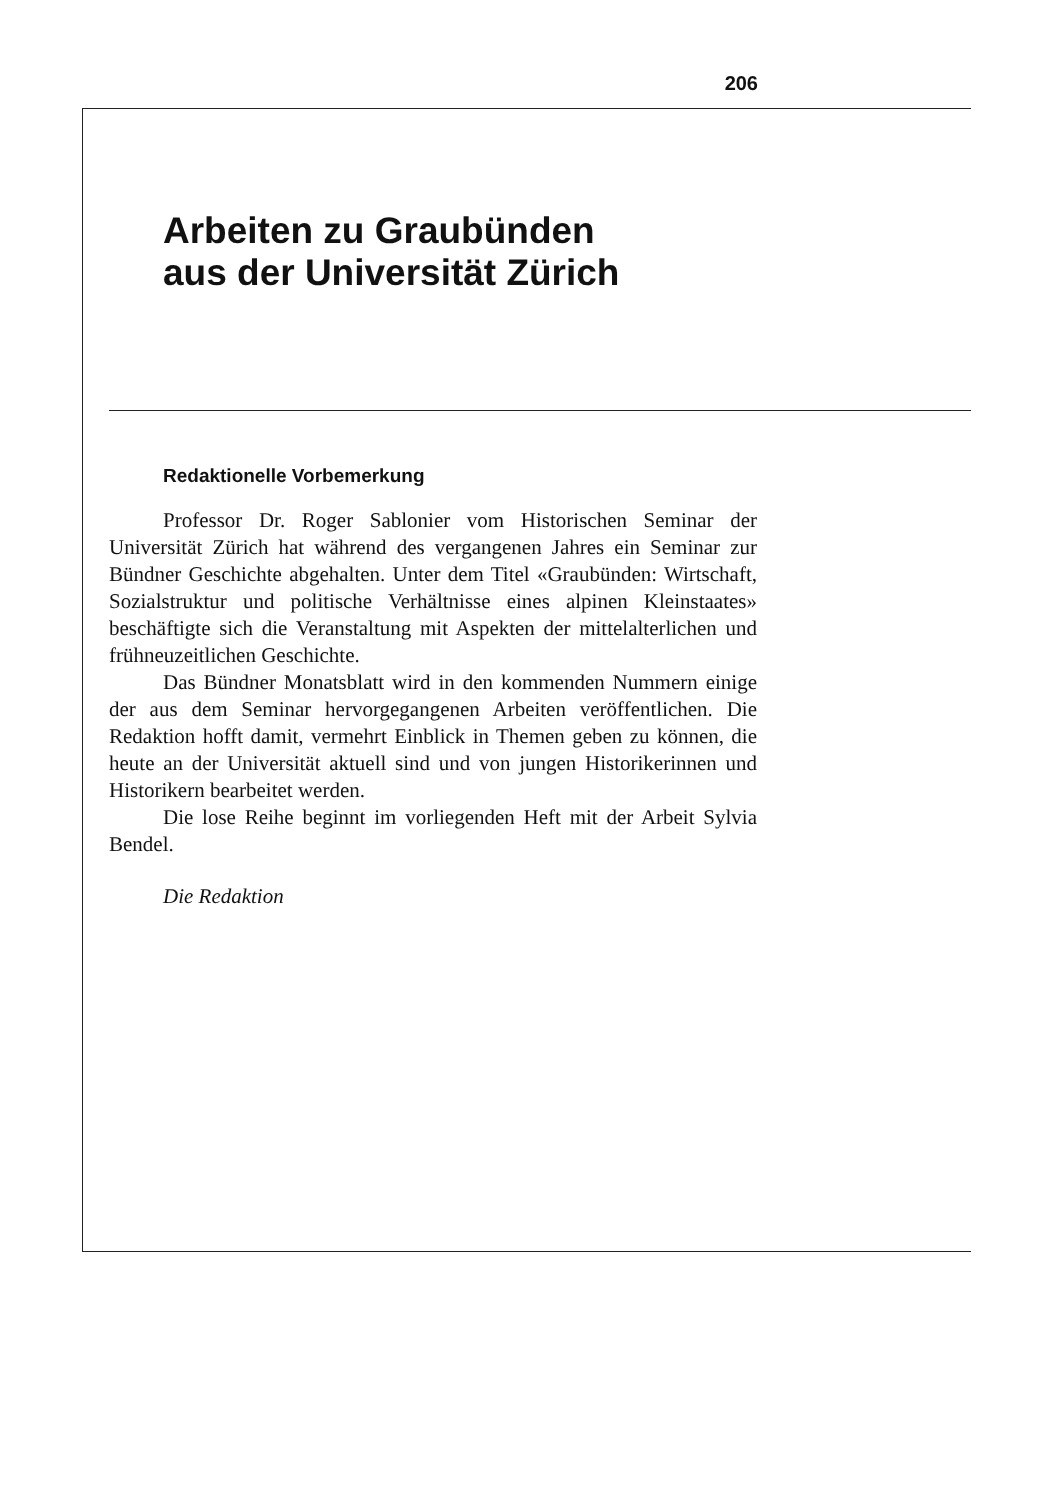206
Arbeiten zu Graubünden
aus der Universität Zürich
Redaktionelle Vorbemerkung
Professor Dr. Roger Sablonier vom Historischen Seminar der Universität Zürich hat während des vergangenen Jahres ein Seminar zur Bündner Geschichte abgehalten. Unter dem Titel «Graubünden: Wirtschaft, Sozialstruktur und politische Verhältnisse eines alpinen Kleinstaates» beschäftigte sich die Veranstaltung mit Aspekten der mittelalterlichen und frühneuzeitlichen Geschichte.
Das Bündner Monatsblatt wird in den kommenden Nummern einige der aus dem Seminar hervorgegangenen Arbeiten veröffentlichen. Die Redaktion hofft damit, vermehrt Einblick in Themen geben zu können, die heute an der Universität aktuell sind und von jungen Historikerinnen und Historikern bearbeitet werden.
Die lose Reihe beginnt im vorliegenden Heft mit der Arbeit Sylvia Bendel.
Die Redaktion